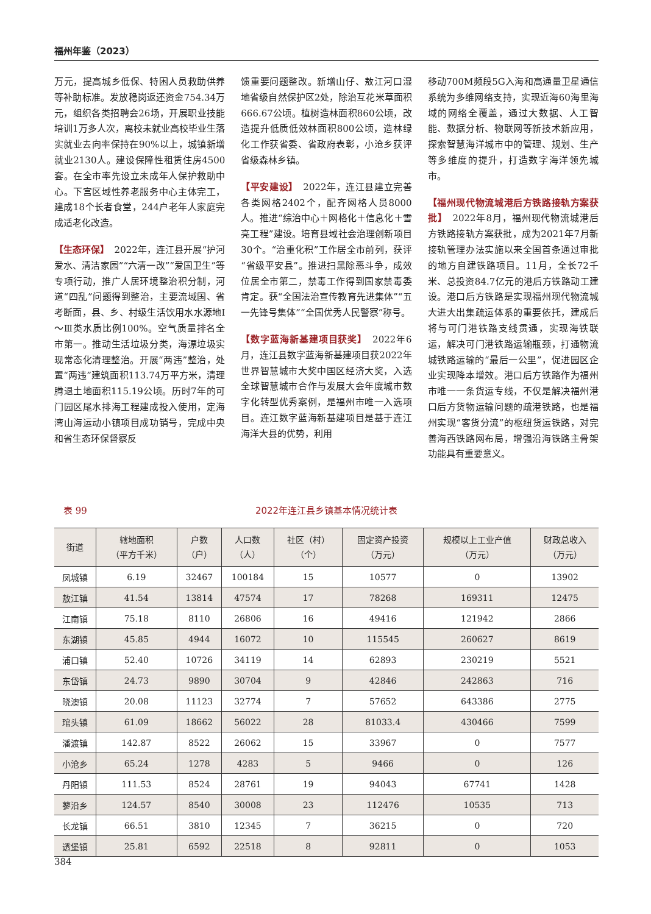福州年鉴（2023）
万元，提高城乡低保、特困人员救助供养等补助标准。发放稳岗返还资金754.34万元，组织各类招聘会26场，开展职业技能培训1万多人次，离校未就业高校毕业生落实就业去向率保持在90%以上，城镇新增就业2130人。建设保障性租赁住房4500套。在全市率先设立未成年人保护救助中心。下宫区域性养老服务中心主体完工，建成18个长者食堂，244户老年人家庭完成适老化改造。
【生态环保】　2022年，连江县开展“护河爱水、清洁家园”“六清一改”“爱国卫生”等专项行动，推广人居环境整治积分制，河道“四乱”问题得到整治，主要流域国、省考断面，县、乡、村级生活饮用水水源地Ⅰ～Ⅲ类水质比例100%。空气质量排名全市第一。推动生活垃圾分类，海漂垃圾实现常态化清理整治。开展“两违”整治，处置“两违”建筑面积113.74万平方米，清理腾退土地面积115.19公顷。历时7年的可门园区尾水排海工程建成投入使用，定海湾山海运动小镇项目成功销号，完成中央和省生态环保督察反
馈重要问题整改。新增山仔、敖江河口湿地省级自然保护区2处，除治互花米草面积666.67公顷。植树造林面积860公顷，改造提升低质低效林面积800公顷，造林绿化工作获省委、省政府表彰，小沧乡获评省级森林乡镇。
【平安建设】　2022年，连江县建立完善各类网格2402个，配齐网格人员8000人。推进“综治中心＋网格化＋信息化＋雪亮工程”建设。培育县域社会治理创新项目30个。“治重化积”工作居全市前列，获评“省级平安县”。推进扫黑除恶斗争，成效位居全市第二，禁毒工作得到国家禁毒委肯定。获“全国法治宣传教育先进集体”“五一先锋号集体”“全国优秀人民警察”称号。
【数字蓝海新基建项目获奖】　2022年6月，连江县数字蓝海新基建项目获2022年世界智慧城市大奖中国区经济大奖，入选全球智慧城市合作与发展大会年度城市数字化转型优秀案例，是福州市唯一入选项目。连江数字蓝海新基建项目是基于连江海洋大县的优势，利用
移动700M频段5G入海和高通量卫星通信系统为多维网络支持，实现近海60海里海域的网络全覆盖，通过大数据、人工智能、数据分析、物联网等新技术新应用，探索智慧海洋城市中的管理、规划、生产等多维度的提升，打造数字海洋领先城市。
【福州现代物流城港后方铁路接轨方案获批】　2022年8月，福州现代物流城港后方铁路接轨方案获批，成为2021年7月新接轨管理办法实施以来全国首条通过审批的地方自建铁路项目。11月，全长72千米、总投资84.7亿元的港后方铁路动工建设。港口后方铁路是实现福州现代物流城大进大出集疏运体系的重要依托，建成后将与可门港铁路支线贯通，实现海铁联运，解决可门港铁路运输瓶颈，打通物流城铁路运输的“最后一公里”，促进园区企业实现降本增效。港口后方铁路作为福州市唯一一条货运专线，不仅是解决福州港口后方货物运输问题的疏港铁路，也是福州实现“客货分流”的枢纽货运铁路，对完善海西铁路网布局，增强沿海铁路主骨架功能具有重要意义。
　表 99
2022年连江县乡镇基本情况统计表
| 街道 | 辖地面积 （平方千米） | 户数 （户） | 人口数 （人） | 社区（村） （个） | 固定资产投资 （万元） | 规模以上工业产值 （万元） | 财政总收入 （万元） |
| --- | --- | --- | --- | --- | --- | --- | --- |
| 凤城镇 | 6.19 | 32467 | 100184 | 15 | 10577 | 0 | 13902 |
| 敖江镇 | 41.54 | 13814 | 47574 | 17 | 78268 | 169311 | 12475 |
| 江南镇 | 75.18 | 8110 | 26806 | 16 | 49416 | 121942 | 2866 |
| 东湖镇 | 45.85 | 4944 | 16072 | 10 | 115545 | 260627 | 8619 |
| 浦口镇 | 52.40 | 10726 | 34119 | 14 | 62893 | 230219 | 5521 |
| 东岱镇 | 24.73 | 9890 | 30704 | 9 | 42846 | 242863 | 716 |
| 晓澳镇 | 20.08 | 11123 | 32774 | 7 | 57652 | 643386 | 2775 |
| 琯头镇 | 61.09 | 18662 | 56022 | 28 | 81033.4 | 430466 | 7599 |
| 潘渡镇 | 142.87 | 8522 | 26062 | 15 | 33967 | 0 | 7577 |
| 小沧乡 | 65.24 | 1278 | 4283 | 5 | 9466 | 0 | 126 |
| 丹阳镇 | 111.53 | 8524 | 28761 | 19 | 94043 | 67741 | 1428 |
| 蓼沿乡 | 124.57 | 8540 | 30008 | 23 | 112476 | 10535 | 713 |
| 长龙镇 | 66.51 | 3810 | 12345 | 7 | 36215 | 0 | 720 |
| 透堡镇 | 25.81 | 6592 | 22518 | 8 | 92811 | 0 | 1053 |
384